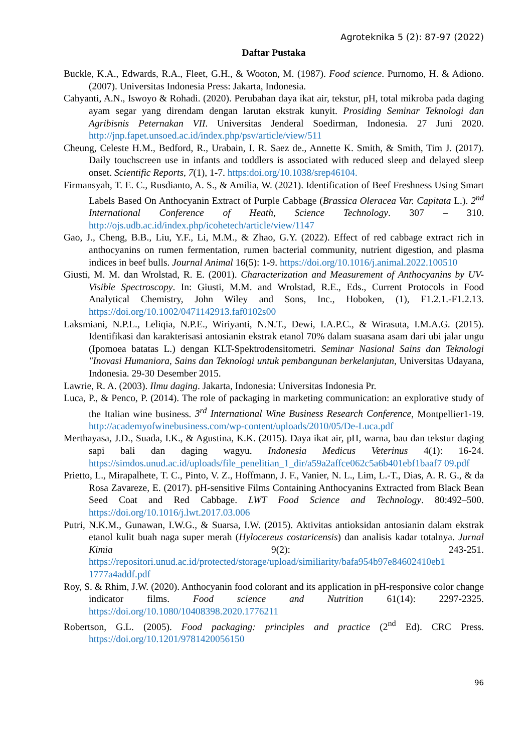Agroteknika 5 (2): 87-97 (2022)
Daftar Pustaka
Buckle, K.A., Edwards, R.A., Fleet, G.H., & Wooton, M. (1987). Food science. Purnomo, H. & Adiono. (2007). Universitas Indonesia Press: Jakarta, Indonesia.
Cahyanti, A.N., Iswoyo & Rohadi. (2020). Perubahan daya ikat air, tekstur, pH, total mikroba pada daging ayam segar yang direndam dengan larutan ekstrak kunyit. Prosiding Seminar Teknologi dan Agribisnis Peternakan VII. Universitas Jenderal Soedirman, Indonesia. 27 Juni 2020. http://jnp.fapet.unsoed.ac.id/index.php/psv/article/view/511
Cheung, Celeste H.M., Bedford, R., Urabain, I. R. Saez de., Annette K. Smith, & Smith, Tim J. (2017). Daily touchscreen use in infants and toddlers is associated with reduced sleep and delayed sleep onset. Scientific Reports, 7(1), 1-7. https:doi.org/10.1038/srep46104.
Firmansyah, T. E. C., Rusdianto, A. S., & Amilia, W. (2021). Identification of Beef Freshness Using Smart Labels Based On Anthocyanin Extract of Purple Cabbage (Brassica Oleracea Var. Capitata L.). 2<sup>nd</sup> International Conference of Heath, Science Technology. 307 – 310. http://ojs.udb.ac.id/index.php/icohetech/article/view/1147
Gao, J., Cheng, B.B., Liu, Y.F., Li, M.M., & Zhao, G.Y. (2022). Effect of red cabbage extract rich in anthocyanins on rumen fermentation, rumen bacterial community, nutrient digestion, and plasma indices in beef bulls. Journal Animal 16(5): 1-9. https://doi.org/10.1016/j.animal.2022.100510
Giusti, M. M. dan Wrolstad, R. E. (2001). Characterization and Measurement of Anthocyanins by UV-Visible Spectroscopy. In: Giusti, M.M. and Wrolstad, R.E., Eds., Current Protocols in Food Analytical Chemistry, John Wiley and Sons, Inc., Hoboken, (1), F1.2.1.-F1.2.13. https://doi.org/10.1002/0471142913.faf0102s00
Laksmiani, N.P.L., Leliqia, N.P.E., Wiriyanti, N.N.T., Dewi, I.A.P.C., & Wirasuta, I.M.A.G. (2015). Identifikasi dan karakterisasi antosianin ekstrak etanol 70% dalam suasana asam dari ubi jalar ungu (Ipomoea batatas L.) dengan KLT-Spektrodensitometri. Seminar Nasional Sains dan Teknologi "Inovasi Humaniora, Sains dan Teknologi untuk pembangunan berkelanjutan, Universitas Udayana, Indonesia. 29-30 Desember 2015.
Lawrie, R. A. (2003). Ilmu daging. Jakarta, Indonesia: Universitas Indonesia Pr.
Luca, P., & Penco, P. (2014). The role of packaging in marketing communication: an explorative study of the Italian wine business. 3<sup>rd</sup> International Wine Business Research Conference, Montpellier1-19. http://academyofwinebusiness.com/wp-content/uploads/2010/05/De-Luca.pdf
Merthayasa, J.D., Suada, I.K., & Agustina, K.K. (2015). Daya ikat air, pH, warna, bau dan tekstur daging sapi bali dan daging wagyu. Indonesia Medicus Veterinus 4(1): 16-24. https://simdos.unud.ac.id/uploads/file_penelitian_1_dir/a59a2affce062c5a6b401ebf1baaf7 09.pdf
Prietto, L., Mirapalhete, T. C., Pinto, V. Z., Hoffmann, J. F., Vanier, N. L., Lim, L.-T., Dias, A. R. G., & da Rosa Zavareze, E. (2017). pH-sensitive Films Containing Anthocyanins Extracted from Black Bean Seed Coat and Red Cabbage. LWT Food Science and Technology. 80:492–500. https://doi.org/10.1016/j.lwt.2017.03.006
Putri, N.K.M., Gunawan, I.W.G., & Suarsa, I.W. (2015). Aktivitas antioksidan antosianin dalam ekstrak etanol kulit buah naga super merah (Hylocereus costaricensis) dan analisis kadar totalnya. Jurnal Kimia 9(2): 243-251. https://repositori.unud.ac.id/protected/storage/upload/similiarity/bafa954b97e84602410eb1 1777a4addf.pdf
Roy, S. & Rhim, J.W. (2020). Anthocyanin food colorant and its application in pH-responsive color change indicator films. Food science and Nutrition 61(14): 2297-2325. https://doi.org/10.1080/10408398.2020.1776211
Robertson, G.L. (2005). Food packaging: principles and practice (2<sup>nd</sup> Ed). CRC Press. https://doi.org/10.1201/9781420056150
96